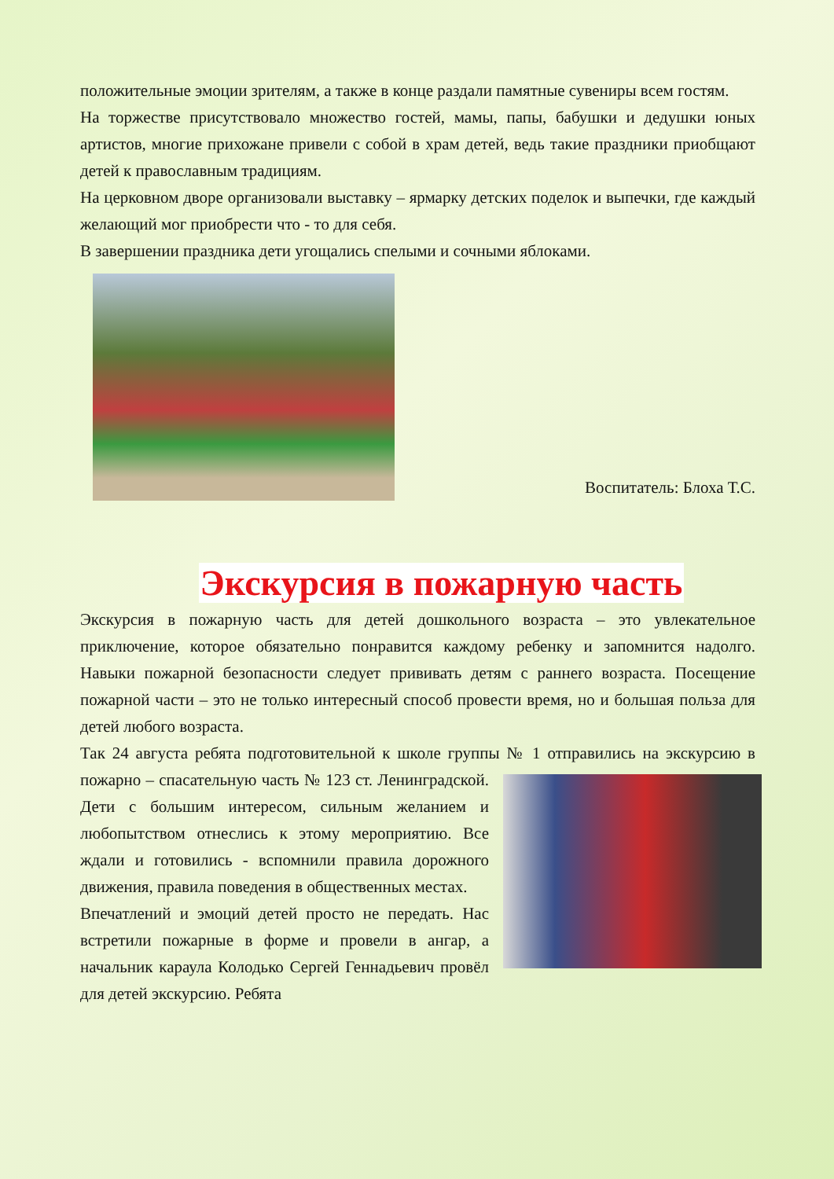положительные эмоции зрителям, а также в конце раздали памятные сувениры всем гостям.
На торжестве присутствовало множество гостей, мамы, папы, бабушки и дедушки юных артистов, многие прихожане привели с собой в храм детей, ведь такие праздники приобщают детей к православным традициям.
На церковном дворе организовали выставку – ярмарку детских поделок и выпечки, где каждый желающий мог приобрести что - то для себя.
В завершении праздника дети угощались спелыми и сочными яблоками.
Воспитатель: Блоха Т.С.
Экскурсия в пожарную часть
Экскурсия в пожарную часть для детей дошкольного возраста – это увлекательное приключение, которое обязательно понравится каждому ребенку и запомнится надолго. Навыки пожарной безопасности следует прививать детям с раннего возраста. Посещение пожарной части – это не только интересный способ провести время, но и большая польза для детей любого возраста.
Так 24 августа ребята подготовительной к школе группы № 1 отправились на экскурсию в пожарно – спасательную часть № 123 ст. Ленинградской. Дети с большим интересом, сильным желанием и любопытством отнеслись к этому мероприятию. Все ждали и готовились - вспомнили правила дорожного движения, правила поведения в общественных местах.
Впечатлений и эмоций детей просто не передать. Нас встретили пожарные в форме и провели в ангар, а начальник караула Колодько Сергей Геннадьевич провёл для детей экскурсию. Ребята